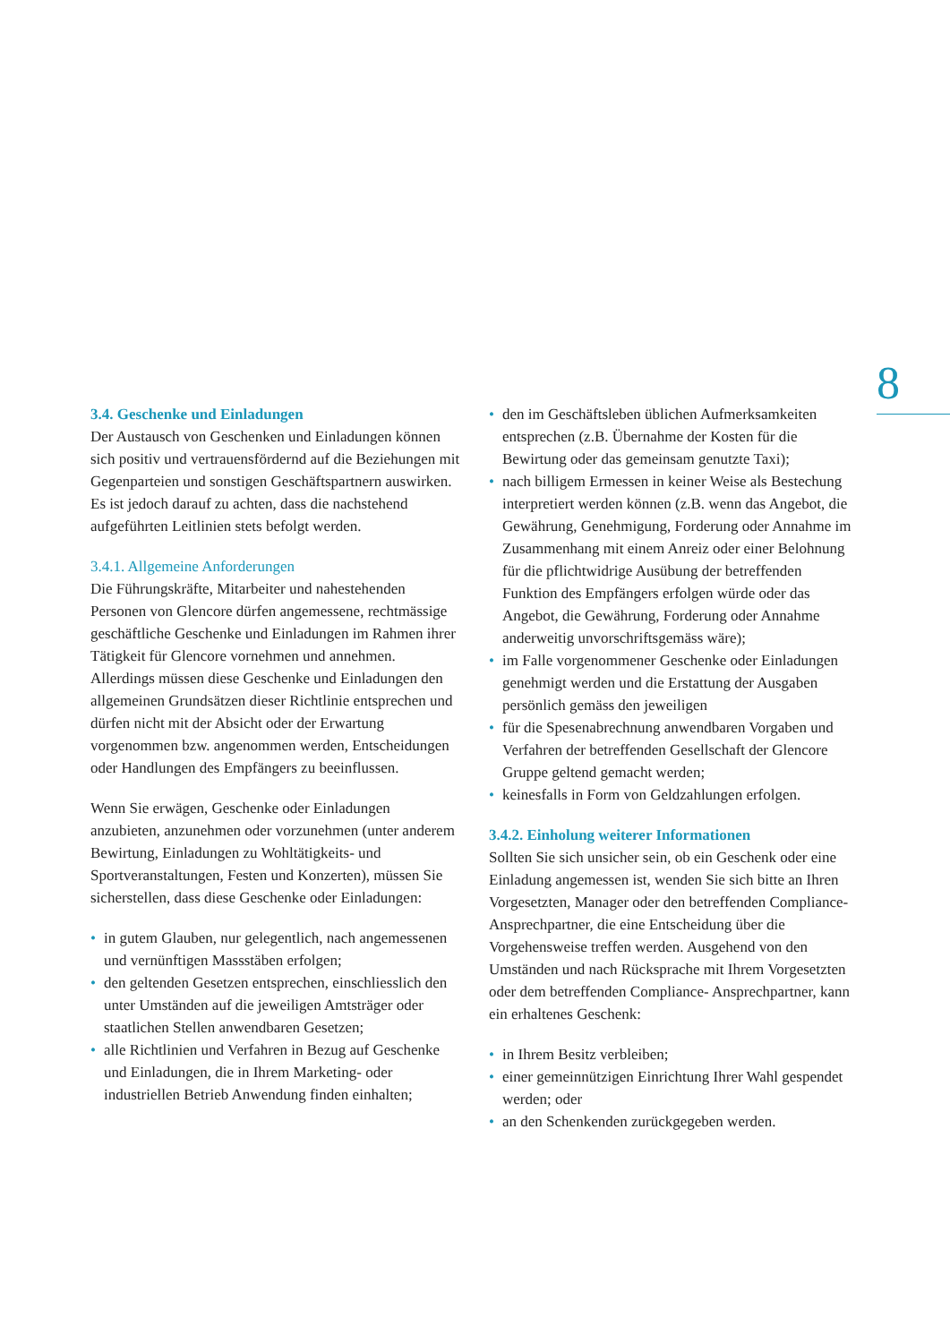8
3.4. Geschenke und Einladungen
Der Austausch von Geschenken und Einladungen können sich positiv und vertrauensfördernd auf die Beziehungen mit Gegenparteien und sonstigen Geschäftspartnern auswirken. Es ist jedoch darauf zu achten, dass die nachstehend aufgeführten Leitlinien stets befolgt werden.
3.4.1. Allgemeine Anforderungen
Die Führungskräfte, Mitarbeiter und nahestehenden Personen von Glencore dürfen angemessene, rechtmässige geschäftliche Geschenke und Einladungen im Rahmen ihrer Tätigkeit für Glencore vornehmen und annehmen. Allerdings müssen diese Geschenke und Einladungen den allgemeinen Grundsätzen dieser Richtlinie entsprechen und dürfen nicht mit der Absicht oder der Erwartung vorgenommen bzw. angenommen werden, Entscheidungen oder Handlungen des Empfängers zu beeinflussen.
Wenn Sie erwägen, Geschenke oder Einladungen anzubieten, anzunehmen oder vorzunehmen (unter anderem Bewirtung, Einladungen zu Wohltätigkeits- und Sportveranstaltungen, Festen und Konzerten), müssen Sie sicherstellen, dass diese Geschenke oder Einladungen:
• in gutem Glauben, nur gelegentlich, nach angemessenen und vernünftigen Massstäben erfolgen;
• den geltenden Gesetzen entsprechen, einschliesslich den unter Umständen auf die jeweiligen Amtsträger oder staatlichen Stellen anwendbaren Gesetzen;
• alle Richtlinien und Verfahren in Bezug auf Geschenke und Einladungen, die in Ihrem Marketing- oder industriellen Betrieb Anwendung finden einhalten;
• den im Geschäftsleben üblichen Aufmerksamkeiten entsprechen (z.B. Übernahme der Kosten für die Bewirtung oder das gemeinsam genutzte Taxi);
• nach billigem Ermessen in keiner Weise als Bestechung interpretiert werden können (z.B. wenn das Angebot, die Gewährung, Genehmigung, Forderung oder Annahme im Zusammenhang mit einem Anreiz oder einer Belohnung für die pflichtwidrige Ausübung der betreffenden Funktion des Empfängers erfolgen würde oder das Angebot, die Gewährung, Forderung oder Annahme anderweitig unvorschriftsgemäss wäre);
• im Falle vorgenommener Geschenke oder Einladungen genehmigt werden und die Erstattung der Ausgaben persönlich gemäss den jeweiligen
• für die Spesenabrechnung anwendbaren Vorgaben und Verfahren der betreffenden Gesellschaft der Glencore Gruppe geltend gemacht werden;
• keinesfalls in Form von Geldzahlungen erfolgen.
3.4.2. Einholung weiterer Informationen
Sollten Sie sich unsicher sein, ob ein Geschenk oder eine Einladung angemessen ist, wenden Sie sich bitte an Ihren Vorgesetzten, Manager oder den betreffenden Compliance-Ansprechpartner, die eine Entscheidung über die Vorgehensweise treffen werden. Ausgehend von den Umständen und nach Rücksprache mit Ihrem Vorgesetzten oder dem betreffenden Compliance- Ansprechpartner, kann ein erhaltenes Geschenk:
• in Ihrem Besitz verbleiben;
• einer gemeinnützigen Einrichtung Ihrer Wahl gespendet werden; oder
• an den Schenkenden zurückgegeben werden.